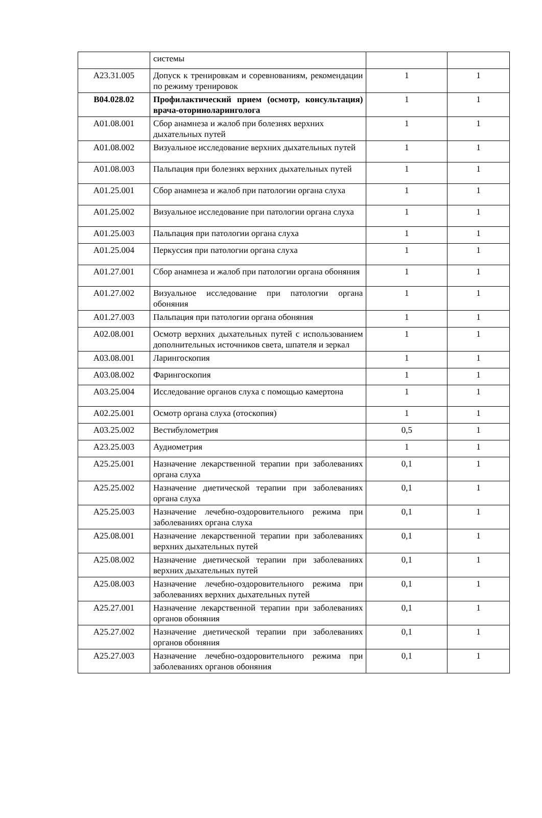| | системы | | |
| A23.31.005 | Допуск к тренировкам и соревнованиям, рекомендации по режиму тренировок | 1 | 1 |
| B04.028.02 | Профилактический прием (осмотр, консультация) врача-оториноларинголога | 1 | 1 |
| A01.08.001 | Сбор анамнеза и жалоб при болезнях верхних дыхательных путей | 1 | 1 |
| A01.08.002 | Визуальное исследование верхних дыхательных путей | 1 | 1 |
| A01.08.003 | Пальпация при болезнях верхних дыхательных путей | 1 | 1 |
| A01.25.001 | Сбор анамнеза и жалоб при патологии органа слуха | 1 | 1 |
| A01.25.002 | Визуальное исследование при патологии органа слуха | 1 | 1 |
| A01.25.003 | Пальпация при патологии органа слуха | 1 | 1 |
| A01.25.004 | Перкуссия при патологии органа слуха | 1 | 1 |
| A01.27.001 | Сбор анамнеза и жалоб при патологии органа обоняния | 1 | 1 |
| A01.27.002 | Визуальное исследование при патологии органа обоняния | 1 | 1 |
| A01.27.003 | Пальпация при патологии органа обоняния | 1 | 1 |
| A02.08.001 | Осмотр верхних дыхательных путей с использованием дополнительных источников света, шпателя и зеркал | 1 | 1 |
| A03.08.001 | Ларингоскопия | 1 | 1 |
| A03.08.002 | Фарингоскопия | 1 | 1 |
| A03.25.004 | Исследование органов слуха с помощью камертона | 1 | 1 |
| A02.25.001 | Осмотр органа слуха (отоскопия) | 1 | 1 |
| A03.25.002 | Вестибулометрия | 0,5 | 1 |
| A23.25.003 | Аудиометрия | 1 | 1 |
| A25.25.001 | Назначение лекарственной терапии при заболеваниях органа слуха | 0,1 | 1 |
| A25.25.002 | Назначение диетической терапии при заболеваниях органа слуха | 0,1 | 1 |
| A25.25.003 | Назначение лечебно-оздоровительного режима при заболеваниях органа слуха | 0,1 | 1 |
| A25.08.001 | Назначение лекарственной терапии при заболеваниях верхних дыхательных путей | 0,1 | 1 |
| A25.08.002 | Назначение диетической терапии при заболеваниях верхних дыхательных путей | 0,1 | 1 |
| A25.08.003 | Назначение лечебно-оздоровительного режима при заболеваниях верхних дыхательных путей | 0,1 | 1 |
| A25.27.001 | Назначение лекарственной терапии при заболеваниях органов обоняния | 0,1 | 1 |
| A25.27.002 | Назначение диетической терапии при заболеваниях органов обоняния | 0,1 | 1 |
| A25.27.003 | Назначение лечебно-оздоровительного режима при заболеваниях органов обоняния | 0,1 | 1 |